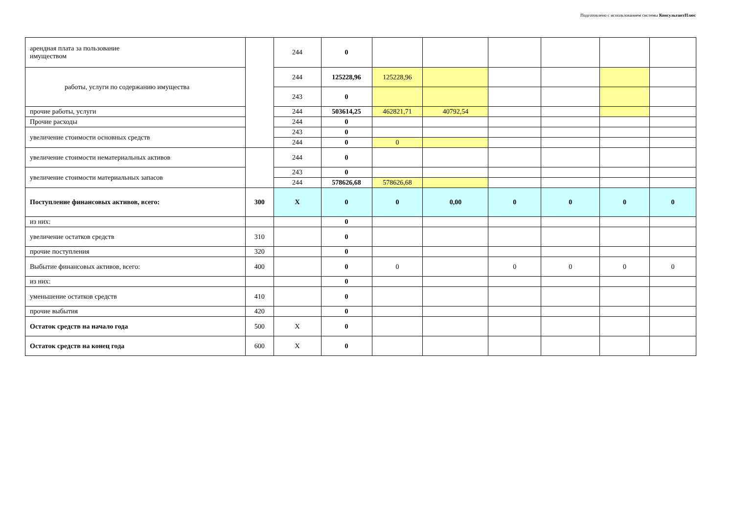Подготовлено с использованием системы КонсультантПлюс
| арендная плата за пользование имуществом | | 244 | 0 | | | | | | |
| работы, услуги по содержанию имущества | | 244 | 125228,96 | 125228,96 | | | | | |
| | | 243 | 0 | | | | | | |
| прочие работы, услуги | | 244 | 503614,25 | 462821,71 | 40792,54 | | | | |
| Прочие расходы | | 244 | 0 | | | | | | |
| увеличение стоимости основных средств | | 243 | 0 | | | | | | |
| | | 244 | 0 | 0 | | | | | |
| увеличение стоимости нематериальных активов | | 244 | 0 | | | | | | |
| увеличение стоимости материальных запасов | | 243 | 0 | | | | | | |
| | | 244 | 578626,68 | 578626,68 | | | | | |
| Поступление финансовых активов, всего: | 300 | X | 0 | 0 | 0,00 | 0 | 0 | 0 | 0 |
| из них: | | | 0 | | | | | | |
| увеличение остатков средств | 310 | | 0 | | | | | | |
| прочие поступления | 320 | | 0 | | | | | | |
| Выбытие финансовых активов, всего: | 400 | | 0 | 0 | | 0 | 0 | 0 | 0 |
| из них: | | | 0 | | | | | | |
| уменьшение остатков средств | 410 | | 0 | | | | | | |
| прочие выбытия | 420 | | 0 | | | | | | |
| Остаток средств на начало года | 500 | X | 0 | | | | | | |
| Остаток средств на конец года | 600 | X | 0 | | | | | | |